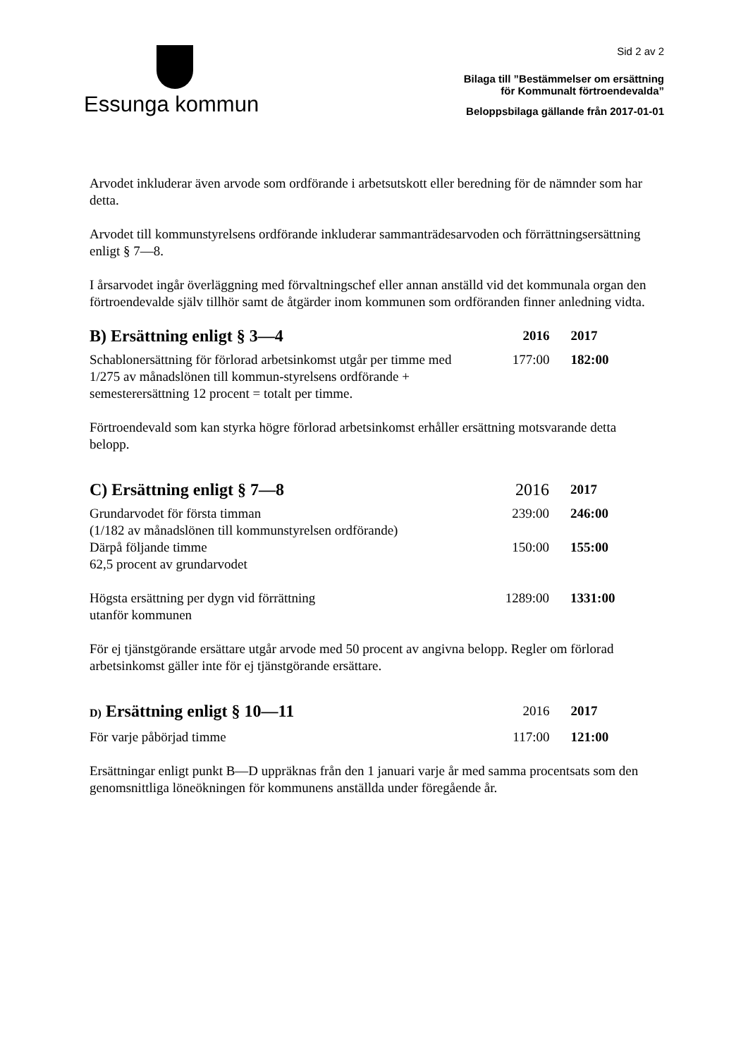Essunga kommun
Sid 2 av 2
Bilaga till ”Bestämmelser om ersättning
för Kommunalt förtroendevalda”
Beloppsbilaga gällande från 2017-01-01
Arvodet inkluderar även arvode som ordförande i arbetsutskott eller beredning för de nämnder som har detta.
Arvodet till kommunstyrelsens ordförande inkluderar sammanträdesarvoden och förrättningsersättning enligt § 7—8.
I årsarvodet ingår överläggning med förvaltningschef eller annan anställd vid det kommunala organ den förtroendevalde själv tillhör samt de åtgärder inom kommunen som ordföranden finner anledning vidta.
| B) Ersättning enligt § 3—4 | 2016 | 2017 |
| --- | --- | --- |
| Schablonersättning för förlorad arbetsinkomst utgår per timme med 1/275 av månadslönen till kommun-styrelsens ordförande + semesterersättning 12 procent = totalt per timme. | 177:00 | 182:00 |
Förtroendevald som kan styrka högre förlorad arbetsinkomst erhåller ersättning motsvarande detta belopp.
| C) Ersättning enligt § 7—8 | 2016 | 2017 |
| Grundarvodet för första timman (1/182 av månadslönen till kommunstyrelsen ordförande) | 239:00 | 246:00 |
| Därpå följande timme 62,5 procent av grundarvodet | 150:00 | 155:00 |
| Högsta ersättning per dygn vid förrättning utanför kommunen | 1289:00 | 1331:00 |
För ej tjänstgörande ersättare utgår arvode med 50 procent av angivna belopp. Regler om förlorad arbetsinkomst gäller inte för ej tjänstgörande ersättare.
| D) Ersättning enligt § 10—11 | 2016 | 2017 |
| För varje påbörjad timme | 117:00 | 121:00 |
Ersättningar enligt punkt B—D uppräknas från den 1 januari varje år med samma procentsats som den genomsnittliga löneökningen för kommunens anställda under föregående år.